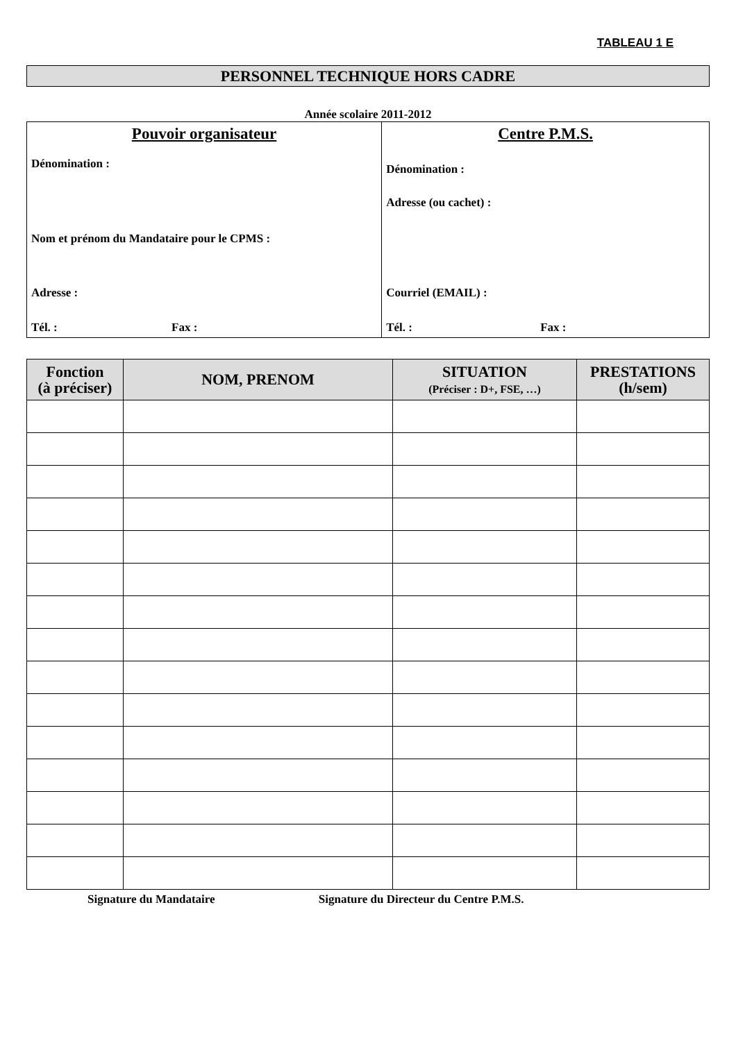TABLEAU 1 E
PERSONNEL TECHNIQUE HORS CADRE
Année scolaire 2011-2012
| Pouvoir organisateur Dénomination : Nom et prénom du Mandataire pour le CPMS : Adresse : Tél. : Fax : | Centre P.M.S. Dénomination : Adresse (ou cachet) : Courriel (EMAIL) : Tél. : Fax : |
| Fonction (à préciser) | NOM, PRENOM | SITUATION (Préciser : D+, FSE, …) | PRESTATIONS (h/sem) |
| --- | --- | --- | --- |
Signature du Mandataire Signature du Directeur du Centre P.M.S.